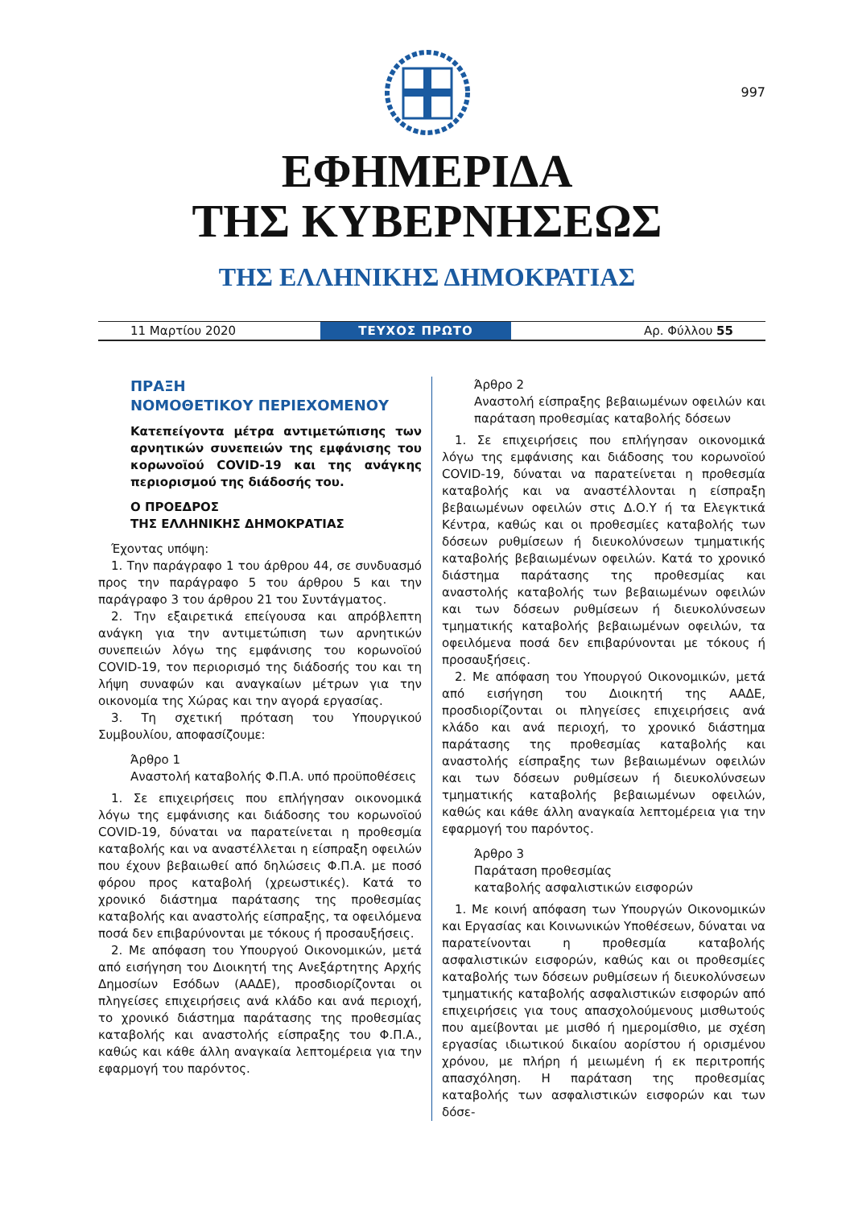997
ΕΦΗΜΕΡΙΔΑ
ΤΗΣ ΚΥΒΕΡΝΗΣΕΩΣ
ΤΗΣ ΕΛΛΗΝΙΚΗΣ ΔΗΜΟΚΡΑΤΙΑΣ
11 Μαρτίου 2020
ΤΕΥΧΟΣ ΠΡΩΤΟ
Αρ. Φύλλου 55
ΠΡΑΞΗ
ΝΟΜΟΘΕΤΙΚΟΥ ΠΕΡΙΕΧΟΜΕΝΟΥ
Κατεπείγοντα μέτρα αντιμετώπισης των αρνητικών συνεπειών της εμφάνισης του κορωνοϊού COVID-19 και της ανάγκης περιορισμού της διάδοσής του.
Ο ΠΡΟΕΔΡΟΣ
ΤΗΣ ΕΛΛΗΝΙΚΗΣ ΔΗΜΟΚΡΑΤΙΑΣ
Έχοντας υπόψη:
1. Την παράγραφο 1 του άρθρου 44, σε συνδυασμό προς την παράγραφο 5 του άρθρου 5 και την παράγραφο 3 του άρθρου 21 του Συντάγματος.
2. Την εξαιρετικά επείγουσα και απρόβλεπτη ανάγκη για την αντιμετώπιση των αρνητικών συνεπειών λόγω της εμφάνισης του κορωνοϊού COVID-19, τον περιορισμό της διάδοσής του και τη λήψη συναφών και αναγκαίων μέτρων για την οικονομία της Χώρας και την αγορά εργασίας.
3. Τη σχετική πρόταση του Υπουργικού Συμβουλίου, αποφασίζουμε:
Άρθρο 1
Αναστολή καταβολής Φ.Π.Α. υπό προϋποθέσεις
1. Σε επιχειρήσεις που επλήγησαν οικονομικά λόγω της εμφάνισης και διάδοσης του κορωνοϊού COVID-19, δύναται να παρατείνεται η προθεσμία καταβολής και να αναστέλλεται η είσπραξη οφειλών που έχουν βεβαιωθεί από δηλώσεις Φ.Π.Α. με ποσό φόρου προς καταβολή (χρεωστικές). Κατά το χρονικό διάστημα παράτασης της προθεσμίας καταβολής και αναστολής είσπραξης, τα οφειλόμενα ποσά δεν επιβαρύνονται με τόκους ή προσαυξήσεις.
2. Με απόφαση του Υπουργού Οικονομικών, μετά από εισήγηση του Διοικητή της Ανεξάρτητης Αρχής Δημοσίων Εσόδων (ΑΑΔΕ), προσδιορίζονται οι πληγείσες επιχειρήσεις ανά κλάδο και ανά περιοχή, το χρονικό διάστημα παράτασης της προθεσμίας καταβολής και αναστολής είσπραξης του Φ.Π.Α., καθώς και κάθε άλλη αναγκαία λεπτομέρεια για την εφαρμογή του παρόντος.
Άρθρο 2
Αναστολή είσπραξης βεβαιωμένων οφειλών και παράταση προθεσμίας καταβολής δόσεων
1. Σε επιχειρήσεις που επλήγησαν οικονομικά λόγω της εμφάνισης και διάδοσης του κορωνοϊού COVID-19, δύναται να παρατείνεται η προθεσμία καταβολής και να αναστέλλονται η είσπραξη βεβαιωμένων οφειλών στις Δ.Ο.Υ ή τα Ελεγκτικά Κέντρα, καθώς και οι προθεσμίες καταβολής των δόσεων ρυθμίσεων ή διευκολύνσεων τμηματικής καταβολής βεβαιωμένων οφειλών. Κατά το χρονικό διάστημα παράτασης της προθεσμίας και αναστολής καταβολής των βεβαιωμένων οφειλών και των δόσεων ρυθμίσεων ή διευκολύνσεων τμηματικής καταβολής βεβαιωμένων οφειλών, τα οφειλόμενα ποσά δεν επιβαρύνονται με τόκους ή προσαυξήσεις.
2. Με απόφαση του Υπουργού Οικονομικών, μετά από εισήγηση του Διοικητή της ΑΑΔΕ, προσδιορίζονται οι πληγείσες επιχειρήσεις ανά κλάδο και ανά περιοχή, το χρονικό διάστημα παράτασης της προθεσμίας καταβολής και αναστολής είσπραξης των βεβαιωμένων οφειλών και των δόσεων ρυθμίσεων ή διευκολύνσεων τμηματικής καταβολής βεβαιωμένων οφειλών, καθώς και κάθε άλλη αναγκαία λεπτομέρεια για την εφαρμογή του παρόντος.
Άρθρο 3
Παράταση προθεσμίας
καταβολής ασφαλιστικών εισφορών
1. Με κοινή απόφαση των Υπουργών Οικονομικών και Εργασίας και Κοινωνικών Υποθέσεων, δύναται να παρατείνονται η προθεσμία καταβολής ασφαλιστικών εισφορών, καθώς και οι προθεσμίες καταβολής των δόσεων ρυθμίσεων ή διευκολύνσεων τμηματικής καταβολής ασφαλιστικών εισφορών από επιχειρήσεις για τους απασχολούμενους μισθωτούς που αμείβονται με μισθό ή ημερομίσθιο, με σχέση εργασίας ιδιωτικού δικαίου αορίστου ή ορισμένου χρόνου, με πλήρη ή μειωμένη ή εκ περιτροπής απασχόληση. Η παράταση της προθεσμίας καταβολής των ασφαλιστικών εισφορών και των δόσε-